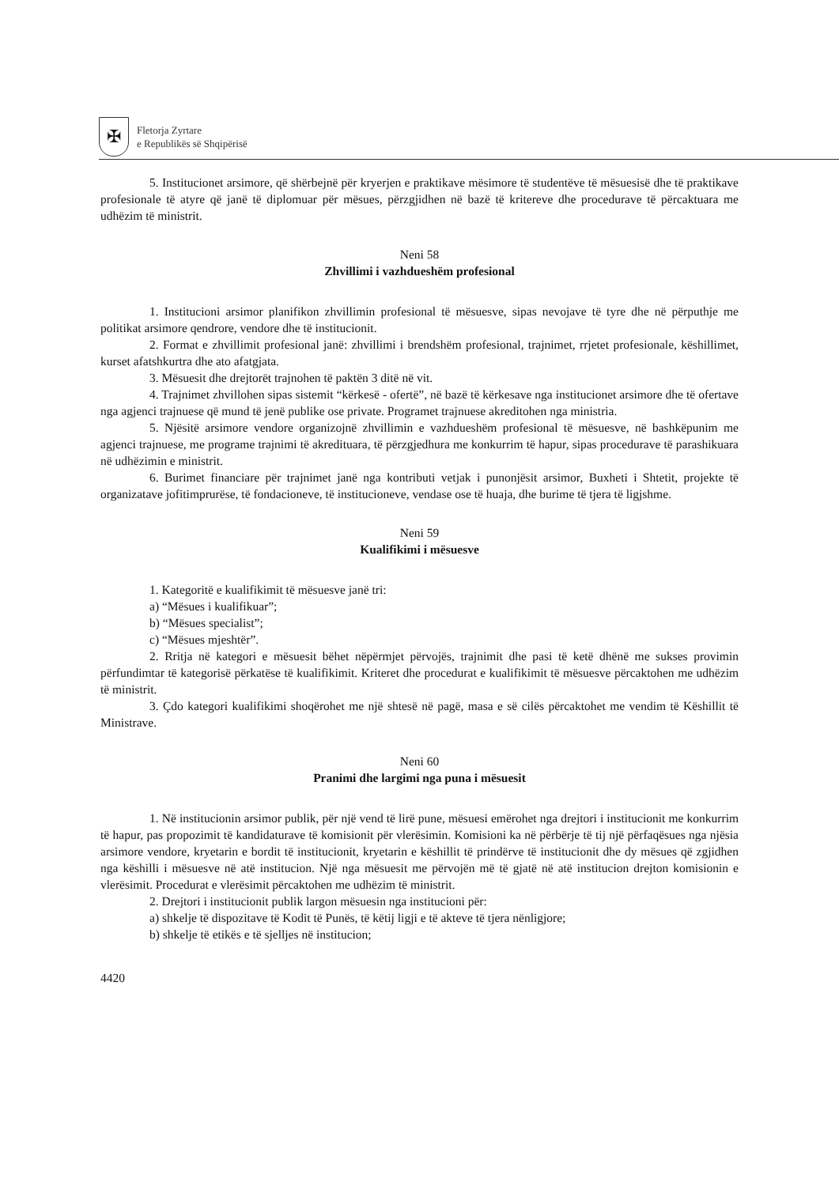✠
Fletorja Zyrtare
e Republikës së Shqipërisë
5. Institucionet arsimore, që shërbejnë për kryerjen e praktikave mësimore të studentëve të mësuesisë dhe të praktikave profesionale të atyre që janë të diplomuar për mësues, përzgjidhen në bazë të kritereve dhe procedurave të përcaktuara me udhëzim të ministrit.
Neni 58
Zhvillimi i vazhdueshëm profesional
1. Institucioni arsimor planifikon zhvillimin profesional të mësuesve, sipas nevojave të tyre dhe në përputhje me politikat arsimore qendrore, vendore dhe të institucionit.
2. Format e zhvillimit profesional janë: zhvillimi i brendshëm profesional, trajnimet, rrjetet profesionale, këshillimet, kurset afatshkurtra dhe ato afatgjata.
3. Mësuesit dhe drejtorët trajnohen të paktën 3 ditë në vit.
4. Trajnimet zhvillohen sipas sistemit “kërkesë - ofertë”, në bazë të kërkesave nga institucionet arsimore dhe të ofertave nga agjenci trajnuese që mund të jenë publike ose private. Programet trajnuese akreditohen nga ministria.
5. Njësitë arsimore vendore organizojnë zhvillimin e vazhdueshëm profesional të mësuesve, në bashkëpunim me agjenci trajnuese, me programe trajnimi të akredituara, të përzgjedhura me konkurrim të hapur, sipas procedurave të parashikuara në udhëzimin e ministrit.
6. Burimet financiare për trajnimet janë nga kontributi vetjak i punonjësit arsimor, Buxheti i Shtetit, projekte të organizatave jofitimprurëse, të fondacioneve, të institucioneve, vendase ose të huaja, dhe burime të tjera të ligjshme.
Neni 59
Kualifikimi i mësuesve
1. Kategoritë e kualifikimit të mësuesve janë tri:
a) “Mësues i kualifikuar”;
b) “Mësues specialist”;
c) “Mësues mjeshtër”.
2. Rritja në kategori e mësuesit bëhet nëpërmjet përvojës, trajnimit dhe pasi të ketë dhënë me sukses provimin përfundimtar të kategorisë përkatëse të kualifikimit. Kriteret dhe procedurat e kualifikimit të mësuesve përcaktohen me udhëzim të ministrit.
3. Çdo kategori kualifikimi shoqërohet me një shtesë në pagë, masa e së cilës përcaktohet me vendim të Këshillit të Ministrave.
Neni 60
Pranimi dhe largimi nga puna i mësuesit
1. Në institucionin arsimor publik, për një vend të lirë pune, mësuesi emërohet nga drejtori i institucionit me konkurrim të hapur, pas propozimit të kandidaturave të komisionit për vlerësimin. Komisioni ka në përbërje të tij një përfaqësues nga njësia arsimore vendore, kryetarin e bordit të institucionit, kryetarin e këshillit të prindërve të institucionit dhe dy mësues që zgjidhen nga këshilli i mësuesve në atë institucion. Një nga mësuesit me përvojën më të gjatë në atë institucion drejton komisionin e vlerësimit. Procedurat e vlerësimit përcaktohen me udhëzim të ministrit.
2. Drejtori i institucionit publik largon mësuesin nga institucioni për:
a) shkelje të dispozitave të Kodit të Punës, të këtij ligji e të akteve të tjera nënligjore;
b) shkelje të etikës e të sjelljes në institucion;
4420